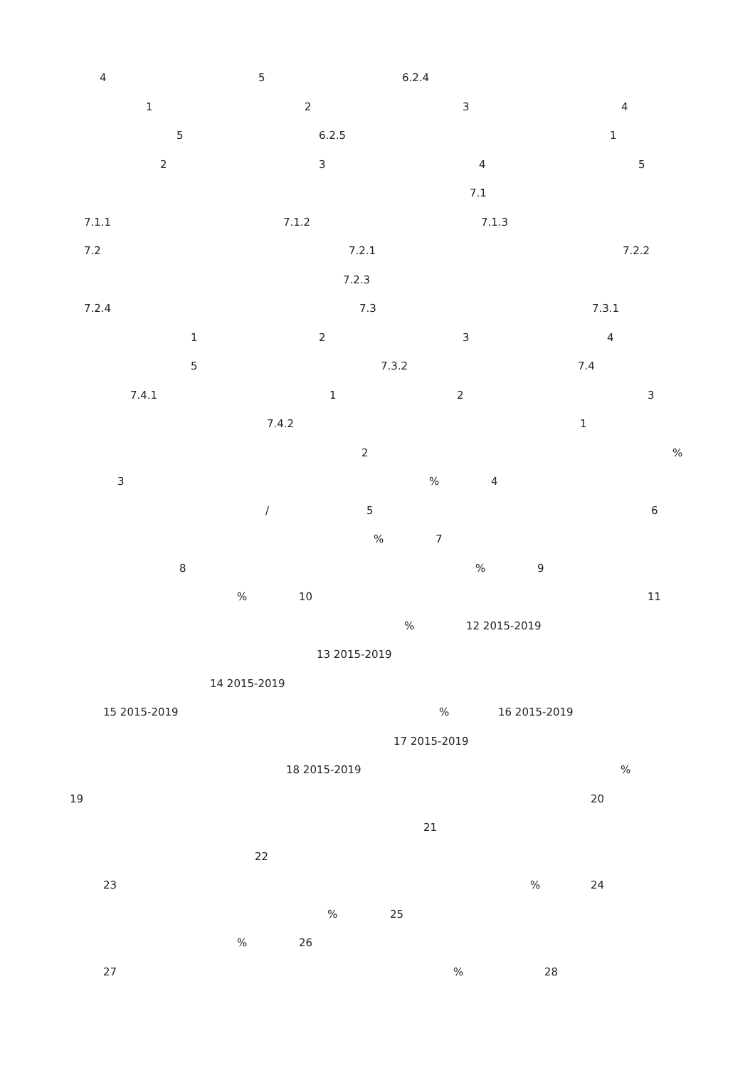4 5 6.2.4
1 2 3 4
5 6.2.5 1
2 3 4 5
7.1
7.1.1 7.1.2 7.1.3
7.2 7.2.1 7.2.2
7.2.3
7.2.4 7.3 7.3.1
1 2 3 4
5 7.3.2 7.4
7.4.1 1 2 3
7.4.2 1
2%
3% 4
/ 5 6
% 7
8% 9
% 10 11
% 12 2015-2019
13 2015-2019
14 2015-2019
15 2015-2019% 16 2015-2019
17 2015-2019
18 2015-2019%
19 20
21
22
23% 24
% 25
% 26
27% 28